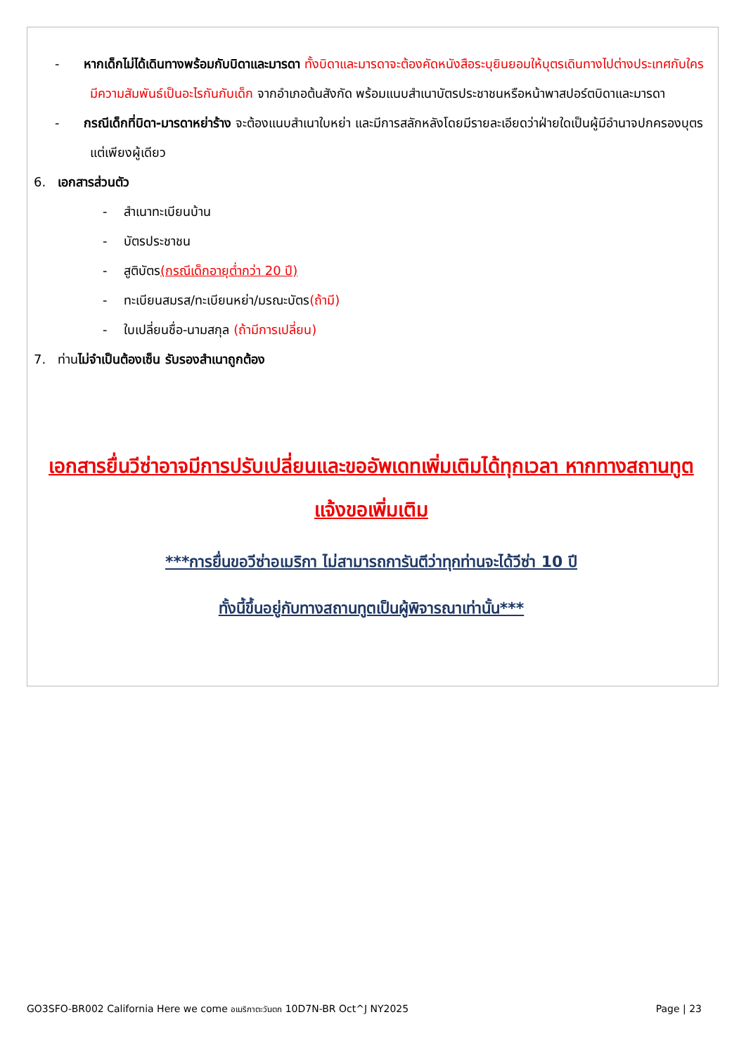- หากเด็กไม่ได้เดินทางพร้อมกับบิดาและมารดา ทั้งบิดาและมารดาจะต้องคัดหนังสือระบุยินยอมให้บุตรเดินทางไปต่างประเทศกับใคร มีความสัมพันธ์เป็นอะไรกันกับเด็ก จากอำเภอต้นสังกัด พร้อมแนบสำเนาบัตรประชาชนหรือหน้าพาสปอร์ตบิดาและมารดา
- กรณีเด็กที่บิดา-มารดาหย่าร้าง จะต้องแนบสำเนาใบหย่า และมีการสลักหลังโดยมีรายละเอียดว่าฝ่ายใดเป็นผู้มีอำนาจปกครองบุตรแต่เพียงผู้เดียว
6. เอกสารส่วนตัว
- สำเนาทะเบียนบ้าน
- บัตรประชาชน
- สูติบัตร(กรณีเด็กอายุต่ำกว่า 20 ปี)
- ทะเบียนสมรส/ทะเบียนหย่า/มรณะบัตร(ถ้ามี)
- ใบเปลี่ยนชื่อ-นามสกุล (ถ้ามีการเปลี่ยน)
7. ท่านไม่จำเป็นต้องเซ็น รับรองสำเนาถูกต้อง
เอกสารยื่นวีซ่าอาจมีการปรับเปลี่ยนและขออัพเดทเพิ่มเติมได้ทุกเวลา หากทางสถานทูตแจ้งขอเพิ่มเติม
***การยื่นขอวีซ่าอเมริกา ไม่สามารถการันตีว่าทุกท่านจะได้วีซ่า 10 ปี
ทั้งนี้ขึ้นอยู่กับทางสถานทูตเป็นผู้พิจารณาเท่านั้น***
GO3SFO-BR002 California Here we come อเมริกาตะวันตก 10D7N-BR Oct^J NY2025 Page | 23